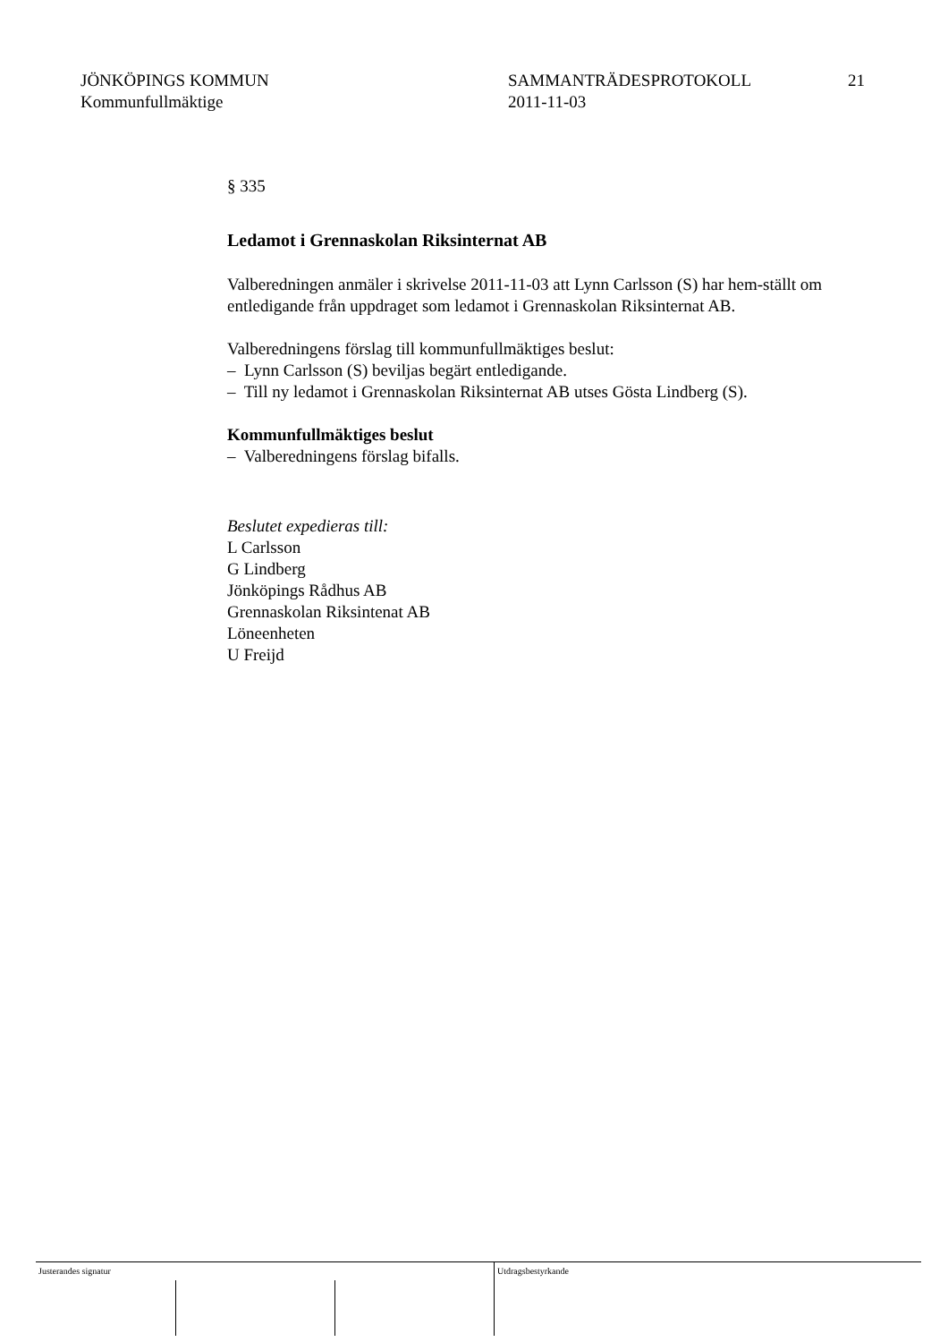JÖNKÖPINGS KOMMUN
Kommunfullmäktige
SAMMANTRÄDESPROTOKOLL
2011-11-03
21
§ 335
Ledamot i Grennaskolan Riksinternat AB
Valberedningen anmäler i skrivelse 2011-11-03 att Lynn Carlsson (S) har hem-ställt om entledigande från uppdraget som ledamot i Grennaskolan Riksinternat AB.
Valberedningens förslag till kommunfullmäktiges beslut:
– Lynn Carlsson (S) beviljas begärt entledigande.
– Till ny ledamot i Grennaskolan Riksinternat AB utses Gösta Lindberg (S).
Kommunfullmäktiges beslut
– Valberedningens förslag bifalls.
Beslutet expedieras till:
L Carlsson
G Lindberg
Jönköpings Rådhus AB
Grennaskolan Riksintenat AB
Löneenheten
U Freijd
Justerandes signatur Utdragsbestyrkande